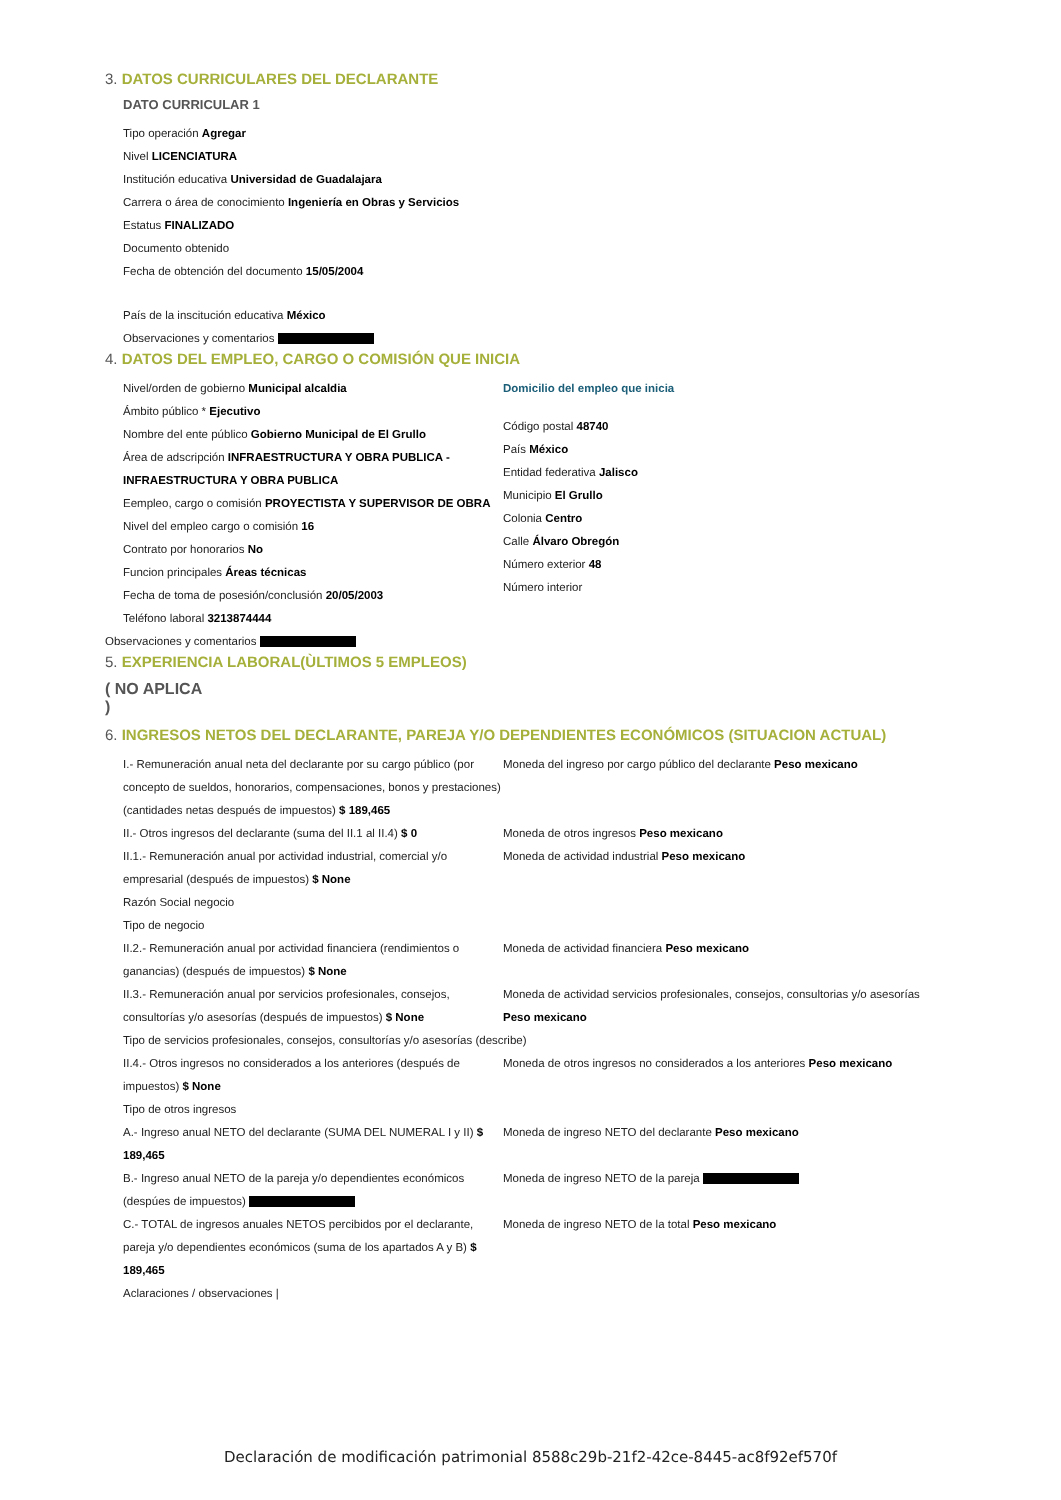3. DATOS CURRICULARES DEL DECLARANTE
DATO CURRICULAR 1
Tipo operación Agregar
Nivel LICENCIATURA
Institución educativa Universidad de Guadalajara
Carrera o área de conocimiento Ingeniería en Obras y Servicios
Estatus FINALIZADO
Documento obtenido
Fecha de obtención del documento 15/05/2004
País de la inscitución educativa México
Observaciones y comentarios
4. DATOS DEL EMPLEO, CARGO O COMISIÓN QUE INICIA
Nivel/orden de gobierno Municipal alcaldia
Ámbito público * Ejecutivo
Nombre del ente público Gobierno Municipal de El Grullo
Área de adscripción INFRAESTRUCTURA Y OBRA PUBLICA - INFRAESTRUCTURA Y OBRA PUBLICA
Eempleo, cargo o comisión PROYECTISTA Y SUPERVISOR DE OBRA
Nivel del empleo cargo o comisión 16
Contrato por honorarios No
Funcion principales Áreas técnicas
Fecha de toma de posesión/conclusión 20/05/2003
Teléfono laboral 3213874444
Domicilio del empleo que inicia
Código postal 48740
País México
Entidad federativa Jalisco
Municipio El Grullo
Colonia Centro
Calle Álvaro Obregón
Número exterior 48
Número interior
Observaciones y comentarios
5. EXPERIENCIA LABORAL(ÙLTIMOS 5 EMPLEOS)
( NO APLICA
)
6. INGRESOS NETOS DEL DECLARANTE, PAREJA Y/O DEPENDIENTES ECONÓMICOS (SITUACION ACTUAL)
I.- Remuneración anual neta del declarante por su cargo público (por concepto de sueldos, honorarios, compensaciones, bonos y prestaciones)(cantidades netas después de impuestos) $ 189,465
Moneda del ingreso por cargo público del declarante Peso mexicano
II.- Otros ingresos del declarante (suma del II.1 al II.4) $ 0
Moneda de otros ingresos Peso mexicano
II.1.- Remuneración anual por actividad industrial, comercial y/o empresarial (después de impuestos) $ None
Razón Social negocio
Tipo de negocio
Moneda de actividad industrial Peso mexicano
II.2.- Remuneración anual por actividad financiera (rendimientos o ganancias) (después de impuestos) $ None
Moneda de actividad financiera Peso mexicano
II.3.- Remuneración anual por servicios profesionales, consejos, consultorías y/o asesorías (después de impuestos) $ None
Moneda de actividad servicios profesionales, consejos, consultorias y/o asesorías Peso mexicano
Tipo de servicios profesionales, consejos, consultorías y/o asesorías (describe)
II.4.- Otros ingresos no considerados a los anteriores (después de impuestos) $ None
Tipo de otros ingresos
Moneda de otros ingresos no considerados a los anteriores Peso mexicano
A.- Ingreso anual NETO del declarante (SUMA DEL NUMERAL I y II) $ 189,465
Moneda de ingreso NETO del declarante Peso mexicano
B.- Ingreso anual NETO de la pareja y/o dependientes económicos (despúes de impuestos)
Moneda de ingreso NETO de la pareja
C.- TOTAL de ingresos anuales NETOS percibidos por el declarante, pareja y/o dependientes económicos (suma de los apartados A y B) $ 189,465
Aclaraciones / observaciones |
Moneda de ingreso NETO de la total Peso mexicano
Declaración de modificación patrimonial 8588c29b-21f2-42ce-8445-ac8f92ef570f